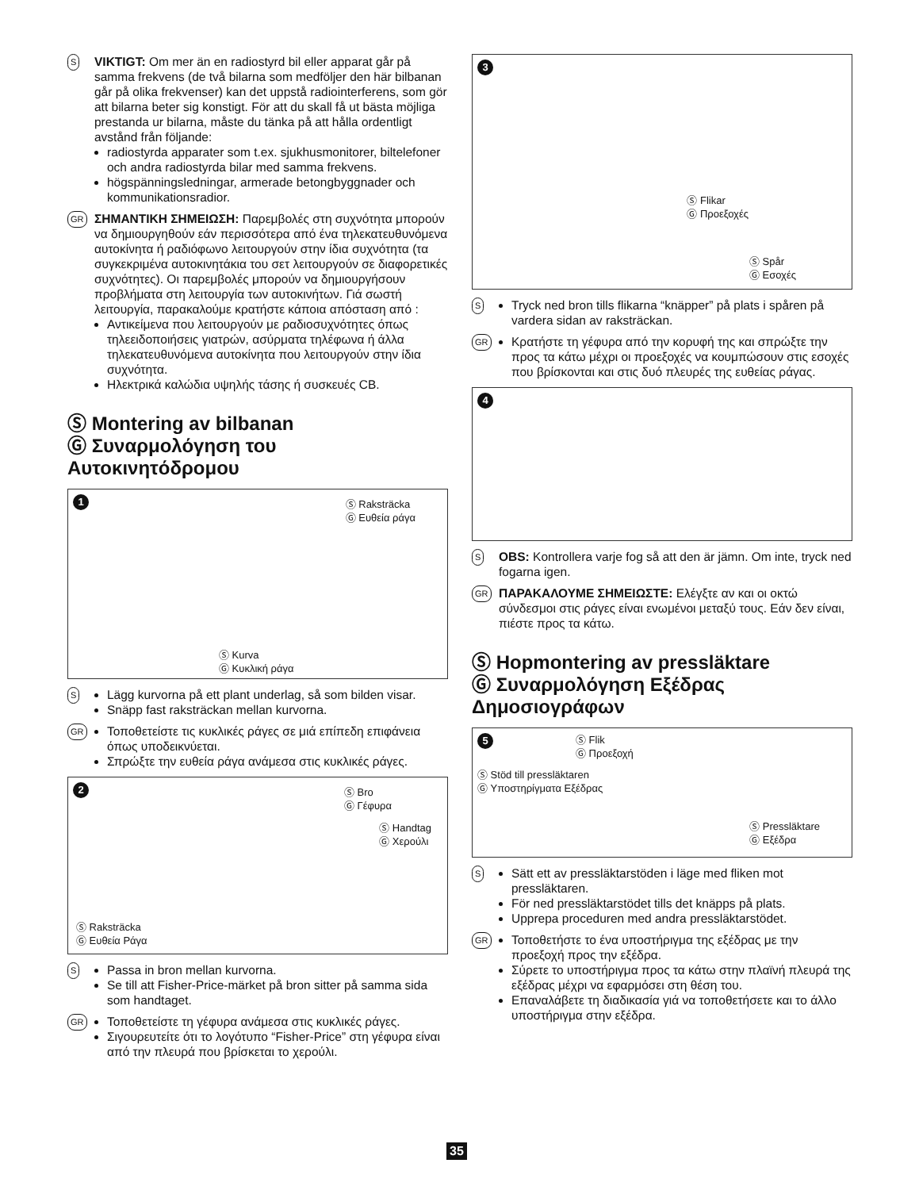S
VIKTIGT: Om mer än en radiostyrd bil eller apparat går på samma frekvens (de två bilarna som medföljer den här bilbanan går på olika frekvenser) kan det uppstå radiointerferens, som gör att bilarna beter sig konstigt. För att du skall få ut bästa möjliga prestanda ur bilarna, måste du tänka på att hålla ordentligt avstånd från följande:
radiostyrda apparater som t.ex. sjukhusmonitorer, biltelefoner och andra radiostyrda bilar med samma frekvens.
högspänningsledningar, armerade betongbyggnader och kommunikationsradior.
GR
ΣΗΜΑΝΤΙΚΗ ΣΗΜΕΙΩΣΗ: Παρεμβολές στη συχνότητα μπορούν να δημιουργηθούν εάν περισσότερα από ένα τηλεκατευθυνόμενα αυτοκίνητα ή ραδιόφωνο λειτουργούν στην ίδια συχνότητα (τα συγκεκριμένα αυτοκινητάκια του σετ λειτουργούν σε διαφορετικές συχνότητες). Οι παρεμβολές μπορούν να δημιουργήσουν προβλήματα στη λειτουργία των αυτοκινήτων. Γιά σωστή λειτουργία, παρακαλούμε κρατήστε κάποια απόσταση από :
Αντικείμενα που λειτουργούν με ραδιοσυχνότητες όπως τηλεειδοποιήσεις γιατρών, ασύρματα τηλέφωνα ή άλλα τηλεκατευθυνόμενα αυτοκίνητα που λειτουργούν στην ίδια συχνότητα.
Ηλεκτρικά καλώδια υψηλής τάσης ή συσκευές CB.
Ⓢ Montering av bilbanan
Ⓖ Συναρμολόγηση του Αυτοκινητόδρομου
1
Ⓢ Raksträcka
Ⓖ Ευθεία ράγα
Ⓢ Kurva
Ⓖ Κυκλική ράγα
S
Lägg kurvorna på ett plant underlag, så som bilden visar.
Snäpp fast raksträckan mellan kurvorna.
GR
Τοποθετείστε τις κυκλικές ράγες σε μιά επίπεδη επιφάνεια όπως υποδεικνύεται.
Σπρώξτε την ευθεία ράγα ανάμεσα στις κυκλικές ράγες.
2
Ⓢ Bro
Ⓖ Γέφυρα
Ⓢ Handtag
Ⓖ Χερούλι
Ⓢ Raksträcka
Ⓖ Ευθεία Ράγα
S
Passa in bron mellan kurvorna.
Se till att Fisher-Price-märket på bron sitter på samma sida som handtaget.
GR
Τοποθετείστε τη γέφυρα ανάμεσα στις κυκλικές ράγες.
Σιγουρευτείτε ότι το λογότυπο “Fisher-Price” στη γέφυρα είναι από την πλευρά που βρίσκεται το χερούλι.
3
Ⓢ Flikar
Ⓖ Προεξοχές
Ⓢ Spår
Ⓖ Εσοχές
S
Tryck ned bron tills flikarna “knäpper” på plats i spåren på vardera sidan av raksträckan.
GR
Κρατήστε τη γέφυρα από την κορυφή της και σπρώξτε την προς τα κάτω μέχρι οι προεξοχές να κουμπώσουν στις εσοχές που βρίσκονται και στις δυό πλευρές της ευθείας ράγας.
4
S
OBS: Kontrollera varje fog så att den är jämn. Om inte, tryck ned fogarna igen.
GR
ΠΑΡΑΚΑΛΟΥΜΕ ΣΗΜΕΙΩΣΤΕ: Ελέγξτε αν και οι οκτώ σύνδεσμοι στις ράγες είναι ενωμένοι μεταξύ τους. Εάν δεν είναι, πιέστε προς τα κάτω.
Ⓢ Hopmontering av pressläktare
Ⓖ Συναρμολόγηση Εξέδρας Δημοσιογράφων
5
Ⓢ Flik
Ⓖ Προεξοχή
Ⓢ Stöd till pressläktaren
Ⓖ Υποστηρίγματα Εξέδρας
Ⓢ Pressläktare
Ⓖ Εξέδρα
S
Sätt ett av pressläktarstöden i läge med fliken mot pressläktaren.
För ned pressläktarstödet tills det knäpps på plats.
Upprepa proceduren med andra pressläktarstödet.
GR
Τοποθετήστε το ένα υποστήριγμα της εξέδρας με την προεξοχή προς την εξέδρα.
Σύρετε το υποστήριγμα προς τα κάτω στην πλαϊνή πλευρά της εξέδρας μέχρι να εφαρμόσει στη θέση του.
Επαναλάβετε τη διαδικασία γιά να τοποθετήσετε και το άλλο υποστήριγμα στην εξέδρα.
35